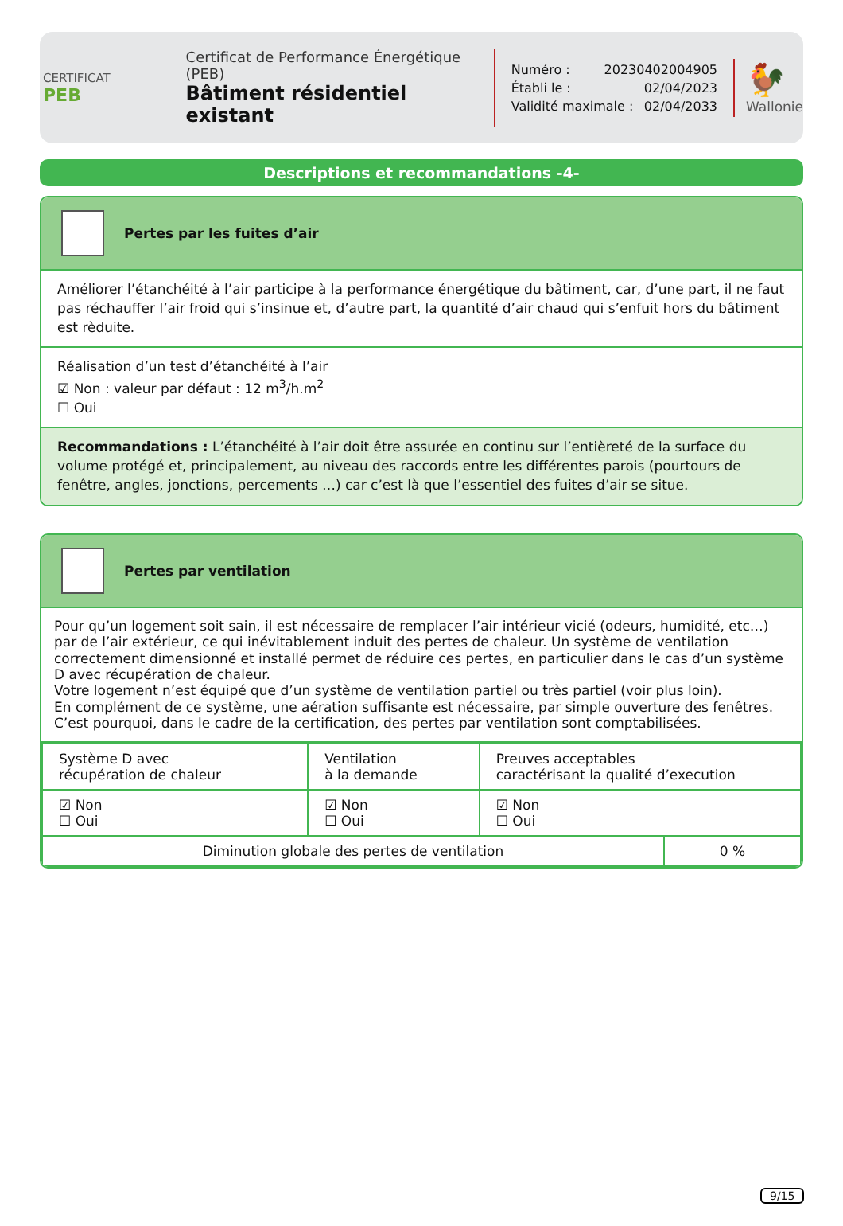CERTIFICAT
PEB
Certificat de Performance Énergétique (PEB)
Bâtiment résidentiel existant
Numéro : 20230402004905
Établi le : 02/04/2023
Validité maximale : 02/04/2033
🐓
Wallonie
Descriptions et recommandations -4-
Pertes par les fuites d’air
Améliorer l’étanchéité à l’air participe à la performance énergétique du bâtiment, car, d’une part, il ne faut pas réchauffer l’air froid qui s’insinue et, d’autre part, la quantité d’air chaud qui s’enfuit hors du bâtiment est rèduite.
Réalisation d’un test d’étanchéité à l’air
☑ Non : valeur par défaut : 12 m<sup>3</sup>/h.m<sup>2</sup>
☐ Oui
Recommandations : L’étanchéité à l’air doit être assurée en continu sur l’entièreté de la surface du volume protégé et, principalement, au niveau des raccords entre les différentes parois (pourtours de fenêtre, angles, jonctions, percements …) car c’est là que l’essentiel des fuites d’air se situe.
Pertes par ventilation
Pour qu’un logement soit sain, il est nécessaire de remplacer l’air intérieur vicié (odeurs, humidité, etc…) par de l’air extérieur, ce qui inévitablement induit des pertes de chaleur. Un système de ventilation correctement dimensionné et installé permet de réduire ces pertes, en particulier dans le cas d’un système D avec récupération de chaleur.
Votre logement n’est équipé que d’un système de ventilation partiel ou très partiel (voir plus loin).
En complément de ce système, une aération suffisante est nécessaire, par simple ouverture des fenêtres. C’est pourquoi, dans le cadre de la certification, des pertes par ventilation sont comptabilisées.
| Système D avec récupération de chaleur | Ventilation à la demande | Preuves acceptables caractérisant la qualité d’execution | |
| ☑ Non ☐ Oui | ☑ Non ☐ Oui | ☑ Non ☐ Oui | |
| Diminution globale des pertes de ventilation | | | 0 % |
9/15